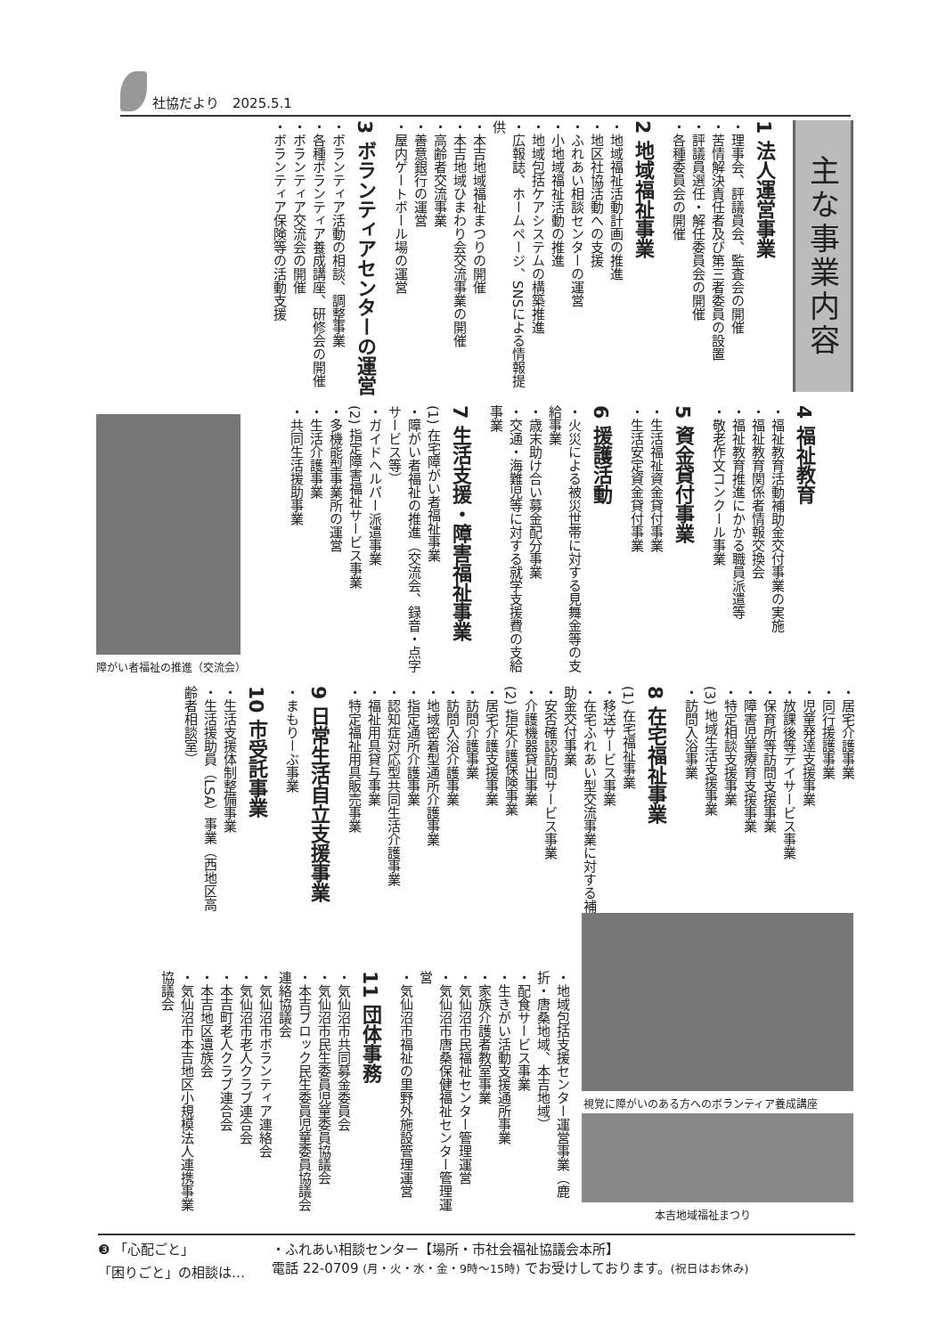社協だより　2025.5.1
主な事業内容
1 法人運営事業
・理事会、評議員会、監査会の開催
・苦情解決責任者及び第三者委員の設置
・評議員選任・解任委員会の開催
・各種委員会の開催
2 地域福祉事業
・地域福祉活動計画の推進
・地区社協活動への支援
・ふれあい相談センターの運営
・小地域福祉活動の推進
・地域包括ケアシステムの構築推進
・広報誌、ホームページ、SNSによる情報提供
・本吉地域福祉まつりの開催
・本吉地域ひまわり会交流事業の開催
・高齢者交流事業
・善意銀行の運営
・屋内ゲートボール場の運営
3 ボランティアセンターの運営
・ボランティア活動の相談、調整事業
・各種ボランティア養成講座、研修会の開催
・ボランティア交流会の開催
・ボランティア保険等の活動支援
4 福祉教育
・福祉教育活動補助金交付事業の実施
・福祉教育関係者情報交換会
・福祉教育推進にかかる職員派遣等
・敬老作文コンクール事業
5 資金貸付事業
・生活福祉資金貸付事業
・生活安定資金貸付事業
6 援護活動
・火災による被災世帯に対する見舞金等の支給事業
・歳末助け合い募金配分事業
・交通・海難児等に対する就学支援費の支給事業
7 生活支援・障害福祉事業
(1) 在宅障がい者福祉事業
・障がい者福祉の推進（交流会、録音・点字サービス等）
・ガイドヘルパー派遣事業
(2) 指定障害福祉サービス事業
・多機能型事業所の運営
・生活介護事業
・共同生活援助事業
障がい者福祉の推進（交流会）
・居宅介護事業
・同行援護事業
・児童発達支援事業
・放課後等デイサービス事業
・保育所等訪問支援事業
・障害児童療育支援事業
・特定相談支援事業
(3) 地域生活支援事業
・訪問入浴事業
8 在宅福祉事業
(1) 在宅福祉事業
・移送サービス事業
・在宅ふれあい型交流事業に対する補助金交付事業
・安否確認訪問サービス事業
・介護機器貸出事業
(2) 指定介護保険事業
・居宅介護支援事業
・訪問介護事業
・訪問入浴介護事業
・地域密着型通所介護事業
・指定通所介護事業
・認知症対応型共同生活介護事業
・福祉用具貸与事業
・特定福祉用具販売事業
9 日常生活自立支援事業
・まもりーぶ事業
10 市受託事業
・生活支援体制整備事業
・生活援助員（LSA）事業（西地区高齢者相談室）
視覚に障がいのある方へのボランティア養成講座
本吉地域福祉まつり
・地域包括支援センター運営事業（鹿折・唐桑地域、本吉地域）
・配食サービス事業
・生きがい活動支援通所事業
・家族介護者教室事業
・気仙沼市民福祉センター管理運営
・気仙沼市唐桑保健福祉センター管理運営
・気仙沼市福祉の里野外施設管理運営
11 団体事務
・気仙沼市共同募金委員会
・気仙沼市民生委員児童委員協議会
・本吉ブロック民生委員児童委員協議会連絡協議会
・気仙沼市ボランティア連絡会
・気仙沼市老人クラブ連合会
・本吉町老人クラブ連合会
・本吉地区遺族会
・気仙沼市本吉地区小規模法人連携事業協議会
❸ 「心配ごと」
「困りごと」の相談は…
・ふれあい相談センター【場所・市社会福祉協議会本所】
電話 22-0709 (月・火・水・金・9時～15時) でお受けしております。(祝日はお休み)